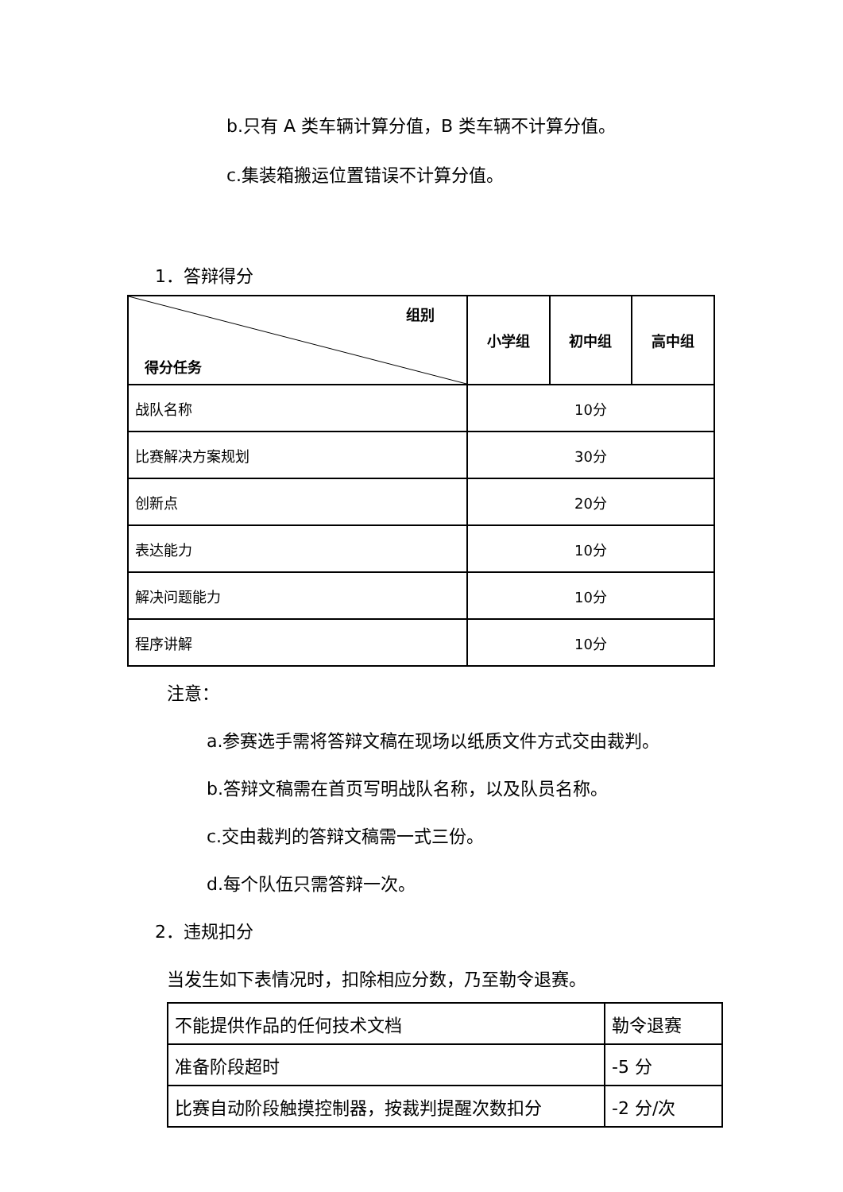b.只有 A 类车辆计算分值，B 类车辆不计算分值。
c.集装箱搬运位置错误不计算分值。
1．答辩得分
| 组别 得分任务 | 小学组 | 初中组 | 高中组 |
| --- | --- | --- | --- |
| 战队名称 | 10分 | | |
| 比赛解决方案规划 | 30分 | | |
| 创新点 | 20分 | | |
| 表达能力 | 10分 | | |
| 解决问题能力 | 10分 | | |
| 程序讲解 | 10分 | | |
注意：
a.参赛选手需将答辩文稿在现场以纸质文件方式交由裁判。
b.答辩文稿需在首页写明战队名称，以及队员名称。
c.交由裁判的答辩文稿需一式三份。
d.每个队伍只需答辩一次。
2．违规扣分
当发生如下表情况时，扣除相应分数，乃至勒令退赛。
| 不能提供作品的任何技术文档 | 勒令退赛 |
| 准备阶段超时 | -5 分 |
| 比赛自动阶段触摸控制器，按裁判提醒次数扣分 | -2 分/次 |